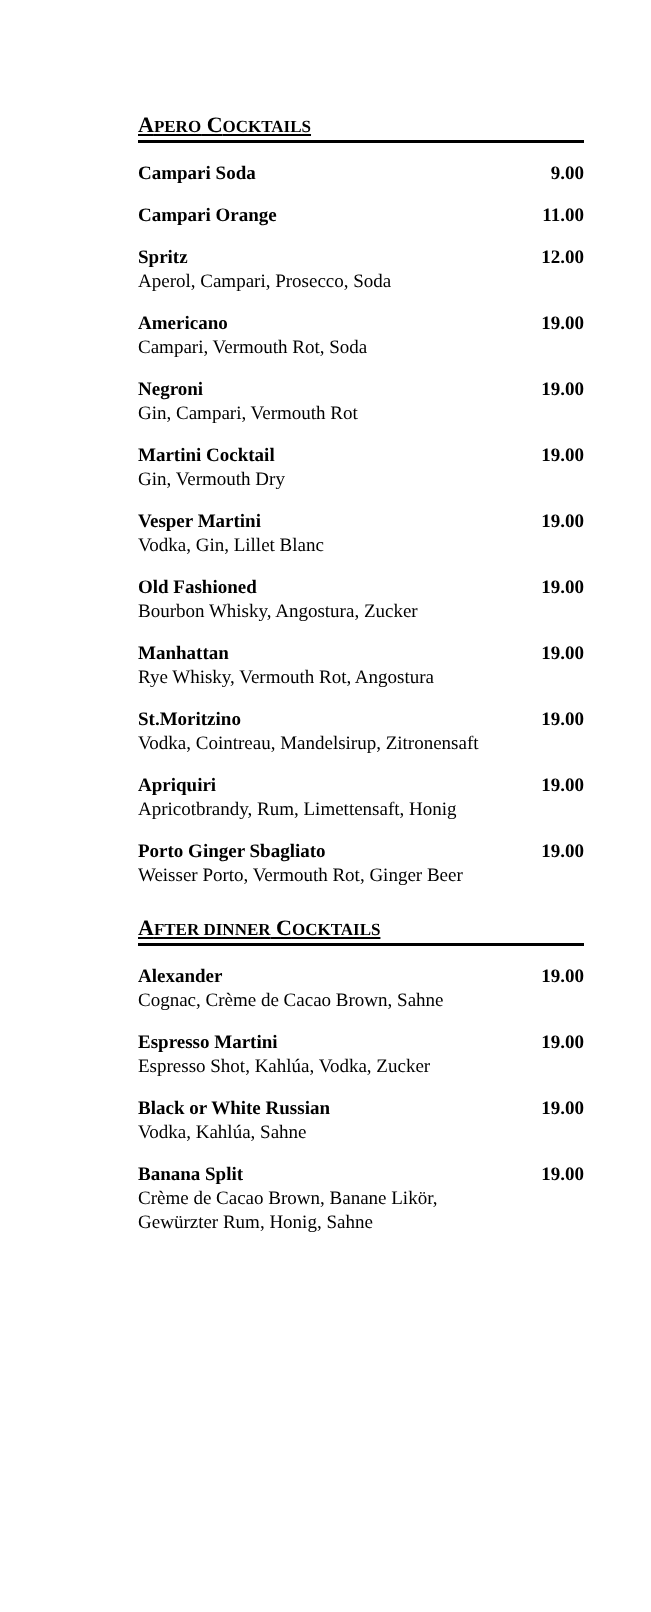APERO COCKTAILS
| Campari Soda | 9.00 |
| Campari Orange | 11.00 |
| Spritz Aperol, Campari, Prosecco, Soda | 12.00 |
| Americano Campari, Vermouth Rot, Soda | 19.00 |
| Negroni Gin, Campari, Vermouth Rot | 19.00 |
| Martini Cocktail Gin, Vermouth Dry | 19.00 |
| Vesper Martini Vodka, Gin, Lillet Blanc | 19.00 |
| Old Fashioned Bourbon Whisky, Angostura, Zucker | 19.00 |
| Manhattan Rye Whisky, Vermouth Rot, Angostura | 19.00 |
| St.Moritzino Vodka, Cointreau, Mandelsirup, Zitronensaft | 19.00 |
| Apriquiri Apricotbrandy, Rum, Limettensaft, Honig | 19.00 |
| Porto Ginger Sbagliato Weisser Porto, Vermouth Rot, Ginger Beer | 19.00 |
AFTER DINNER COCKTAILS
| Alexander Cognac, Crème de Cacao Brown, Sahne | 19.00 |
| Espresso Martini Espresso Shot, Kahlúa, Vodka, Zucker | 19.00 |
| Black or White Russian Vodka, Kahlúa, Sahne | 19.00 |
| Banana Split Crème de Cacao Brown, Banane Likör, Gewürzter Rum, Honig, Sahne | 19.00 |